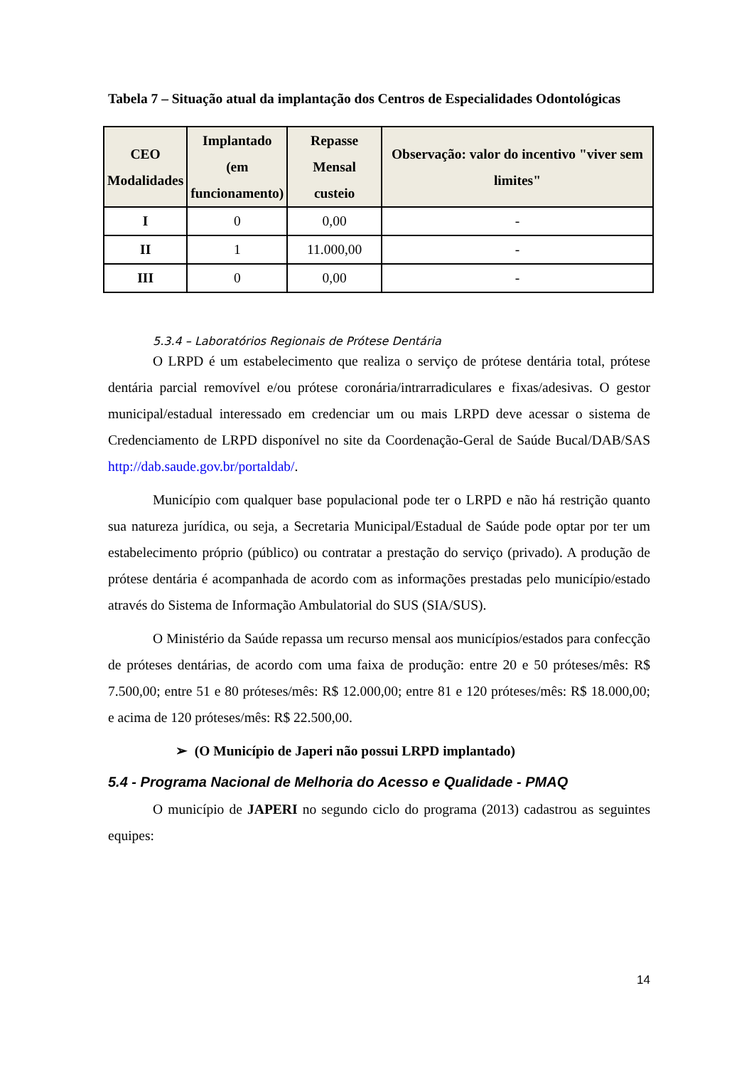Tabela 7 – Situação atual da implantação dos Centros de Especialidades Odontológicas
| CEO Modalidades | Implantado (em funcionamento) | Repasse Mensal custeio | Observação: valor do incentivo "viver sem limites" |
| --- | --- | --- | --- |
| I | 0 | 0,00 | - |
| II | 1 | 11.000,00 | - |
| III | 0 | 0,00 | - |
5.3.4 – Laboratórios Regionais de Prótese Dentária
O LRPD é um estabelecimento que realiza o serviço de prótese dentária total, prótese dentária parcial removível e/ou prótese coronária/intrarradiculares e fixas/adesivas. O gestor municipal/estadual interessado em credenciar um ou mais LRPD deve acessar o sistema de Credenciamento de LRPD disponível no site da Coordenação-Geral de Saúde Bucal/DAB/SAS http://dab.saude.gov.br/portaldab/.
Município com qualquer base populacional pode ter o LRPD e não há restrição quanto sua natureza jurídica, ou seja, a Secretaria Municipal/Estadual de Saúde pode optar por ter um estabelecimento próprio (público) ou contratar a prestação do serviço (privado). A produção de prótese dentária é acompanhada de acordo com as informações prestadas pelo município/estado através do Sistema de Informação Ambulatorial do SUS (SIA/SUS).
O Ministério da Saúde repassa um recurso mensal aos municípios/estados para confecção de próteses dentárias, de acordo com uma faixa de produção: entre 20 e 50 próteses/mês: R$ 7.500,00; entre 51 e 80 próteses/mês: R$ 12.000,00; entre 81 e 120 próteses/mês: R$ 18.000,00; e acima de 120 próteses/mês: R$ 22.500,00.
➢ (O Município de Japeri não possui LRPD implantado)
5.4 - Programa Nacional de Melhoria do Acesso e Qualidade - PMAQ
O município de JAPERI no segundo ciclo do programa (2013) cadastrou as seguintes equipes:
14